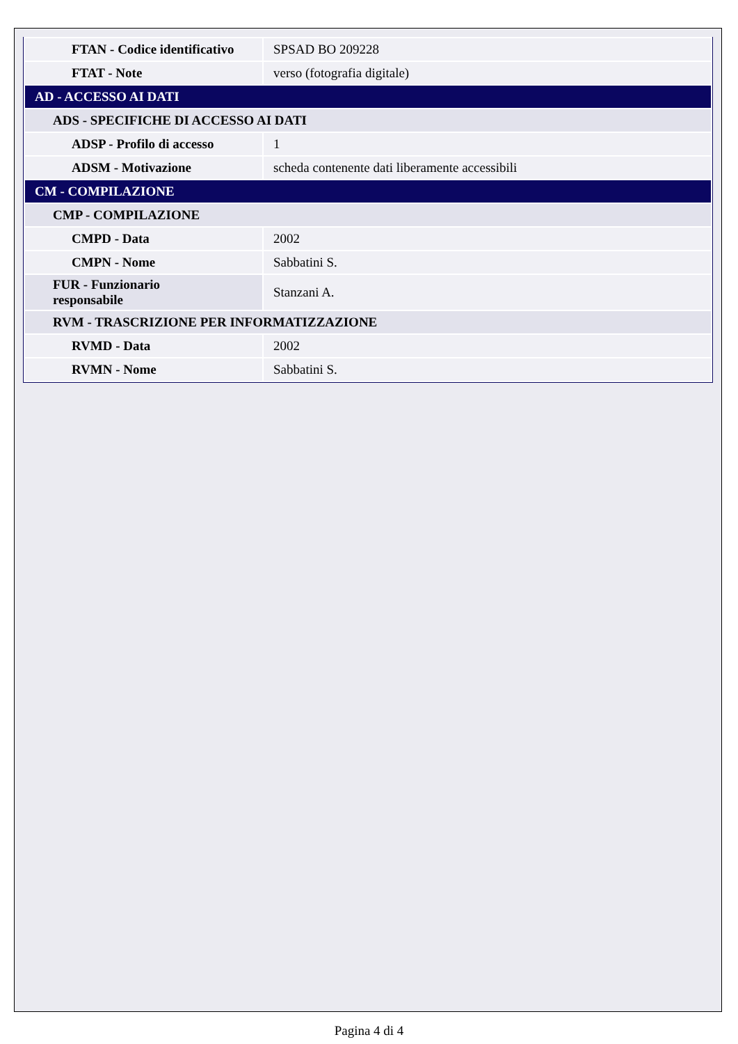| FTAN - Codice identificativo | SPSAD BO 209228 |
| FTAT - Note | verso (fotografia digitale) |
| AD - ACCESSO AI DATI | |
| ADS - SPECIFICHE DI ACCESSO AI DATI | |
| ADSP - Profilo di accesso | 1 |
| ADSM - Motivazione | scheda contenente dati liberamente accessibili |
| CM - COMPILAZIONE | |
| CMP - COMPILAZIONE | |
| CMPD - Data | 2002 |
| CMPN - Nome | Sabbatini S. |
| FUR - Funzionario responsabile | Stanzani A. |
| RVM - TRASCRIZIONE PER INFORMATIZZAZIONE | |
| RVMD - Data | 2002 |
| RVMN - Nome | Sabbatini S. |
Pagina 4 di 4